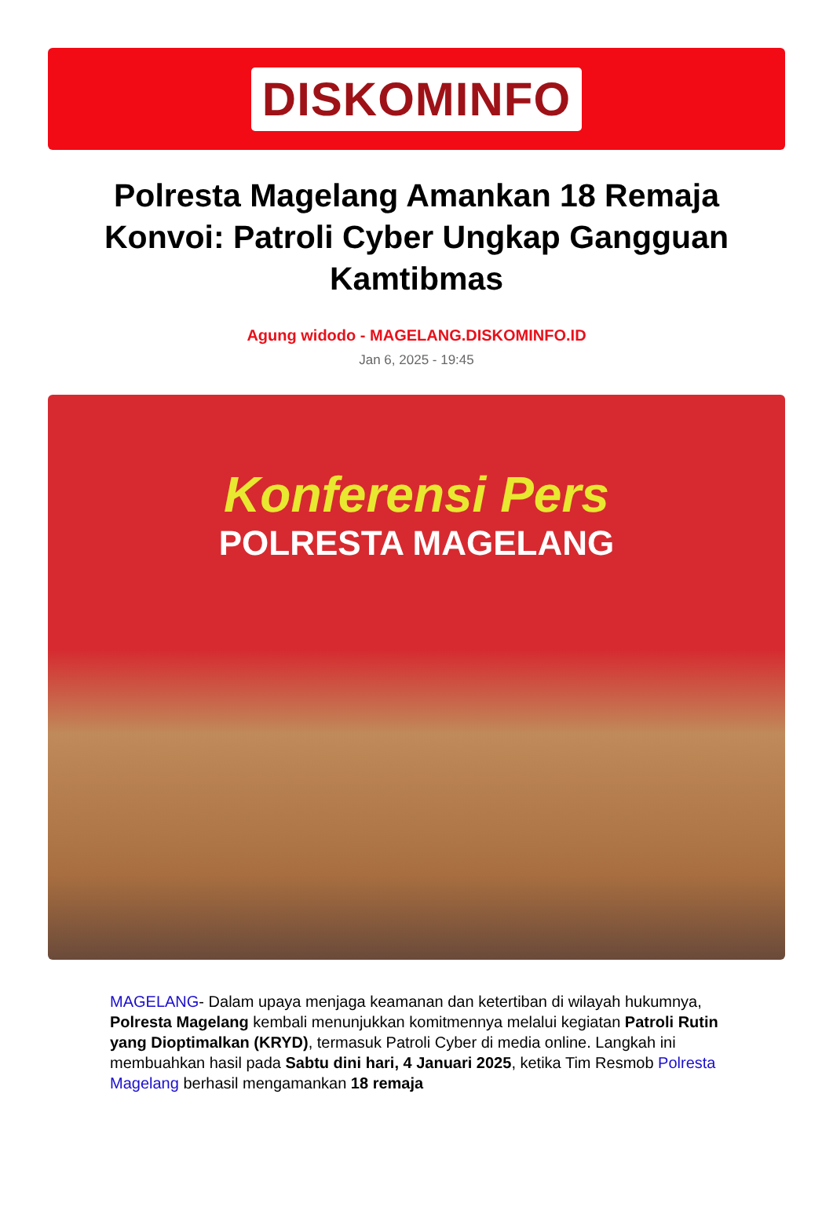DISKOMINFO
Polresta Magelang Amankan 18 Remaja Konvoi: Patroli Cyber Ungkap Gangguan Kamtibmas
Agung widodo - MAGELANG.DISKOMINFO.ID
Jan 6, 2025 - 19:45
Konferensi Pers
POLRESTA MAGELANG
MAGELANG- Dalam upaya menjaga keamanan dan ketertiban di wilayah hukumnya, Polresta Magelang kembali menunjukkan komitmennya melalui kegiatan Patroli Rutin yang Dioptimalkan (KRYD), termasuk Patroli Cyber di media online. Langkah ini membuahkan hasil pada Sabtu dini hari, 4 Januari 2025, ketika Tim Resmob Polresta Magelang berhasil mengamankan 18 remaja